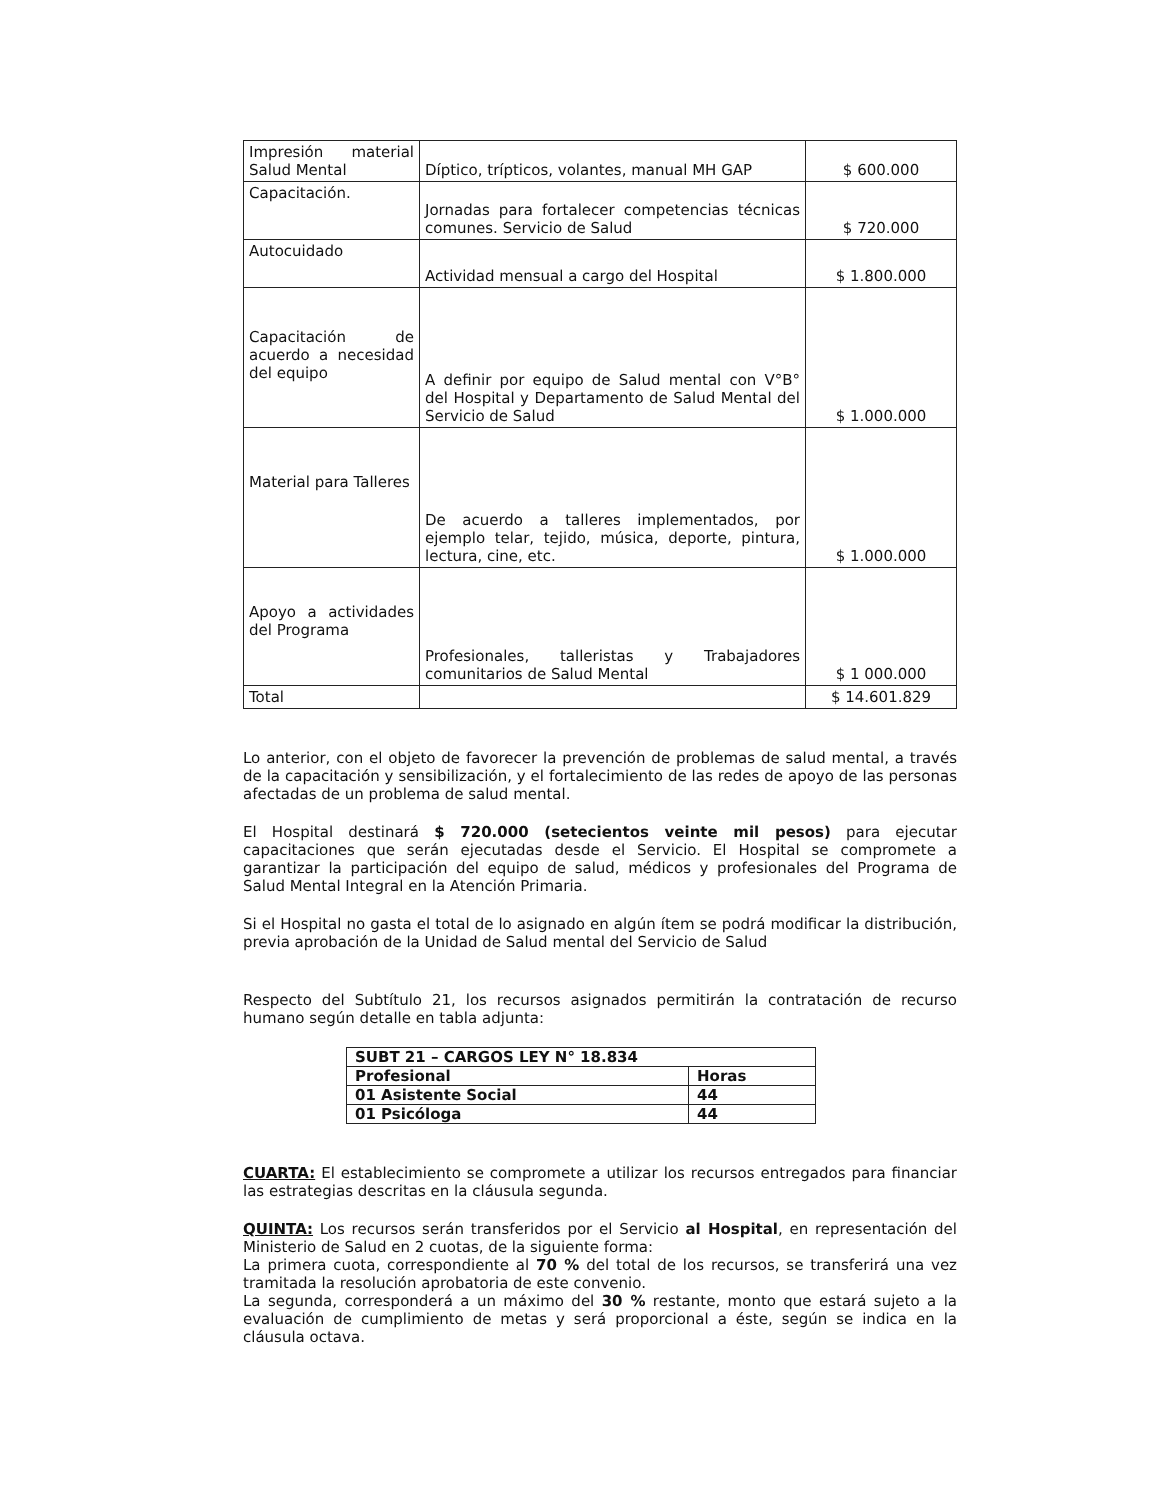| Impresión material Salud Mental | Díptico, trípticos, volantes, manual MH GAP | $ 600.000 |
| Capacitación. | Jornadas para fortalecer competencias técnicas comunes. Servicio de Salud | $ 720.000 |
| Autocuidado | Actividad mensual a cargo del Hospital | $ 1.800.000 |
| Capacitación de acuerdo a necesidad del equipo | A definir por equipo de Salud mental con V°B° del Hospital y Departamento de Salud Mental del Servicio de Salud | $ 1.000.000 |
| Material para Talleres | De acuerdo a talleres implementados, por ejemplo telar, tejido, música, deporte, pintura, lectura, cine, etc. | $ 1.000.000 |
| Apoyo a actividades del Programa | Profesionales, talleristas y Trabajadores comunitarios de Salud Mental | $ 1 000.000 |
| Total | | $ 14.601.829 |
Lo anterior, con el objeto de favorecer la prevención de problemas de salud mental, a través de la capacitación y sensibilización, y el fortalecimiento de las redes de apoyo de las personas afectadas de un problema de salud mental.
El Hospital destinará $ 720.000 (setecientos veinte mil pesos) para ejecutar capacitaciones que serán ejecutadas desde el Servicio. El Hospital se compromete a garantizar la participación del equipo de salud, médicos y profesionales del Programa de Salud Mental Integral en la Atención Primaria.
Si el Hospital no gasta el total de lo asignado en algún ítem se podrá modificar la distribución, previa aprobación de la Unidad de Salud mental del Servicio de Salud
Respecto del Subtítulo 21, los recursos asignados permitirán la contratación de recurso humano según detalle en tabla adjunta:
| SUBT 21 – CARGOS LEY N° 18.834 | |
| Profesional | Horas |
| 01 Asistente Social | 44 |
| 01 Psicóloga | 44 |
CUARTA: El establecimiento se compromete a utilizar los recursos entregados para financiar las estrategias descritas en la cláusula segunda.
QUINTA: Los recursos serán transferidos por el Servicio al Hospital, en representación del Ministerio de Salud en 2 cuotas, de la siguiente forma:
La primera cuota, correspondiente al 70 % del total de los recursos, se transferirá una vez tramitada la resolución aprobatoria de este convenio.
La segunda, corresponderá a un máximo del 30 % restante, monto que estará sujeto a la evaluación de cumplimiento de metas y será proporcional a éste, según se indica en la cláusula octava.